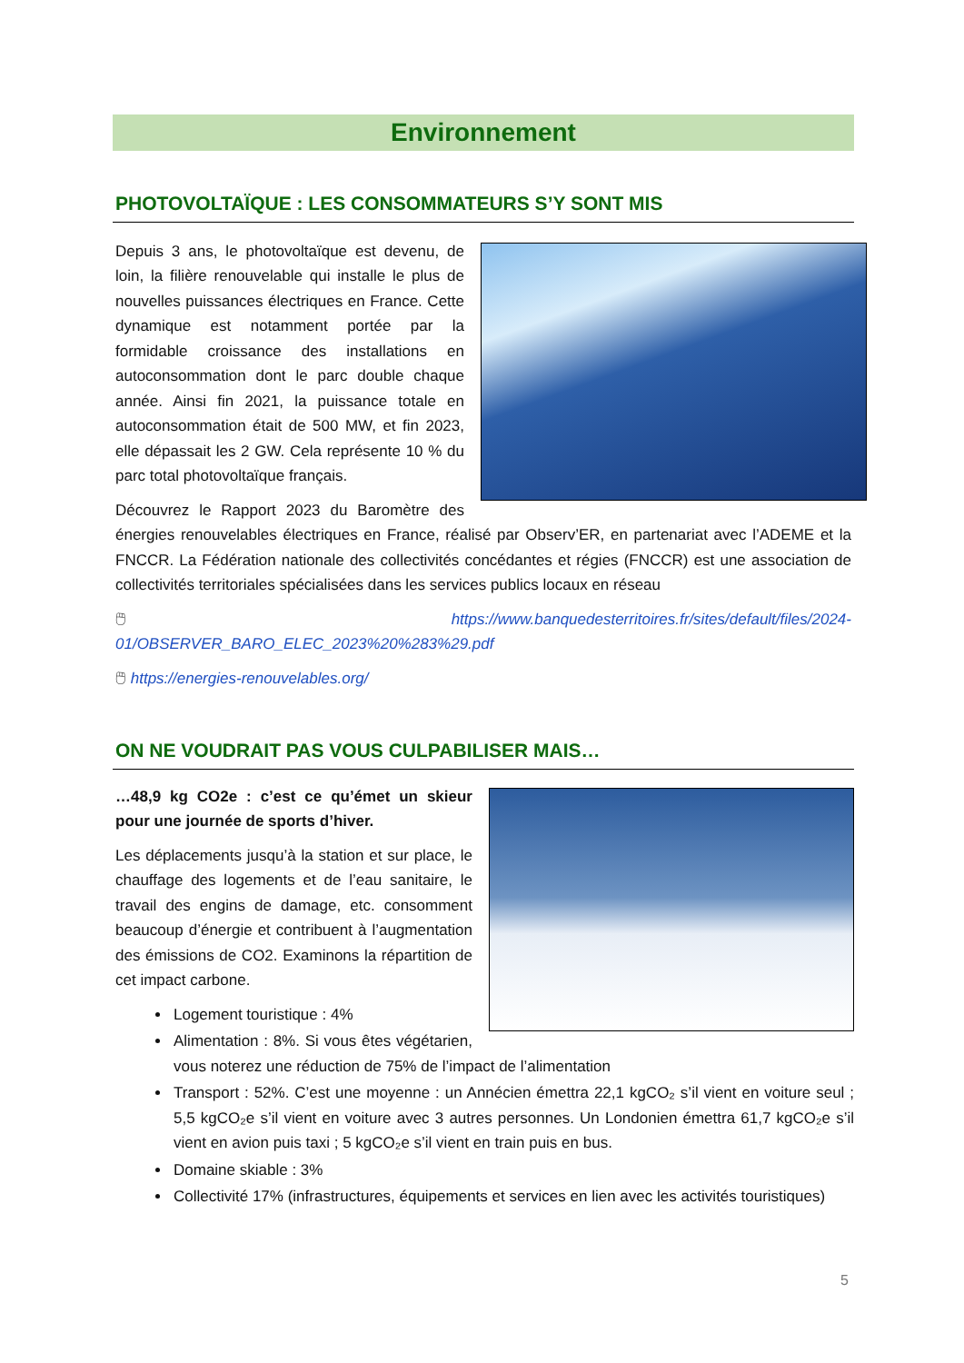Environnement
PHOTOVOLTAÏQUE : LES CONSOMMATEURS S’Y SONT MIS
Depuis 3 ans, le photovoltaïque est devenu, de loin, la filière renouvelable qui installe le plus de nouvelles puissances électriques en France. Cette dynamique est notamment portée par la formidable croissance des installations en autoconsommation dont le parc double chaque année. Ainsi fin 2021, la puissance totale en autoconsommation était de 500 MW, et fin 2023, elle dépassait les 2 GW. Cela représente 10 % du parc total photovoltaïque français.
Découvrez le Rapport 2023 du Baromètre des énergies renouvelables électriques en France, réalisé par Observ’ER, en partenariat avec l’ADEME et la FNCCR. La Fédération nationale des collectivités concédantes et régies (FNCCR) est une association de collectivités territoriales spécialisées dans les services publics locaux en réseau
🖱 https://www.banquedesterritoires.fr/sites/default/files/2024-01/OBSERVER_BARO_ELEC_2023%20%283%29.pdf
🖱 https://energies-renouvelables.org/
ON NE VOUDRAIT PAS VOUS CULPABILISER MAIS…
…48,9 kg CO2e : c’est ce qu’émet un skieur pour une journée de sports d’hiver.
Les déplacements jusqu’à la station et sur place, le chauffage des logements et de l’eau sanitaire, le travail des engins de damage, etc. consomment beaucoup d’énergie et contribuent à l’augmentation des émissions de CO2. Examinons la répartition de cet impact carbone.
Logement touristique : 4%
Alimentation : 8%. Si vous êtes végétarien, vous noterez une réduction de 75% de l’impact de l’alimentation
Transport : 52%. C’est une moyenne : un Annécien émettra 22,1 kgCO₂ s’il vient en voiture seul ; 5,5 kgCO₂e s’il vient en voiture avec 3 autres personnes. Un Londonien émettra 61,7 kgCO₂e s’il vient en avion puis taxi ; 5 kgCO₂e s’il vient en train puis en bus.
Domaine skiable : 3%
Collectivité 17% (infrastructures, équipements et services en lien avec les activités touristiques)
5